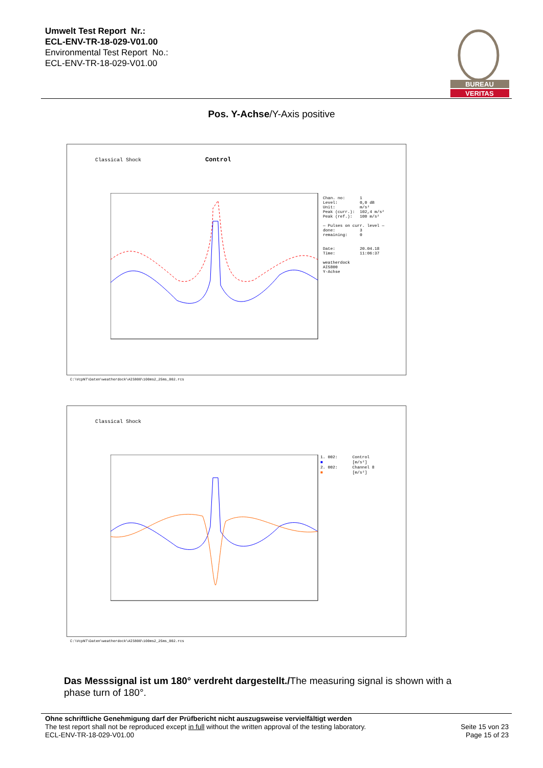Umwelt Test Report Nr.:
ECL-ENV-TR-18-029-V01.00
Environmental Test Report No.:
ECL-ENV-TR-18-029-V01.00
BUREAU
VERITAS
Pos. Y-Achse/Y-Axis positive
Classical Shock Control
Chan. no: 1 Level: 0,0 dB Unit: m/s² Peak (curr.): 102,4 m/s² Peak (ref.): 100 m/s² — Pulses on curr. level — done: 3 remaining: 0 Date: 20.04.18 Time: 11:06:37 weatherdock AIS800 Y-Achse
C:\VcpNT\Daten\weatherdock\AIS800\100ms2_25ms_002.rcs
Classical Shock
1. 002: Control ■ [m/s²] 2. 002: Channel 8 ■ [m/s²]
C:\VcpNT\Daten\weatherdock\AIS800\100ms2_25ms_002.rcs
Das Messsignal ist um 180° verdreht dargestellt./The measuring signal is shown with a phase turn of 180°.
Ohne schriftliche Genehmigung darf der Prüfbericht nicht auszugsweise vervielfältigt werden
The test report shall not be reproduced except in full without the written approval of the testing laboratory.
ECL-ENV-TR-18-029-V01.00
Seite 15 von 23
Page 15 of 23